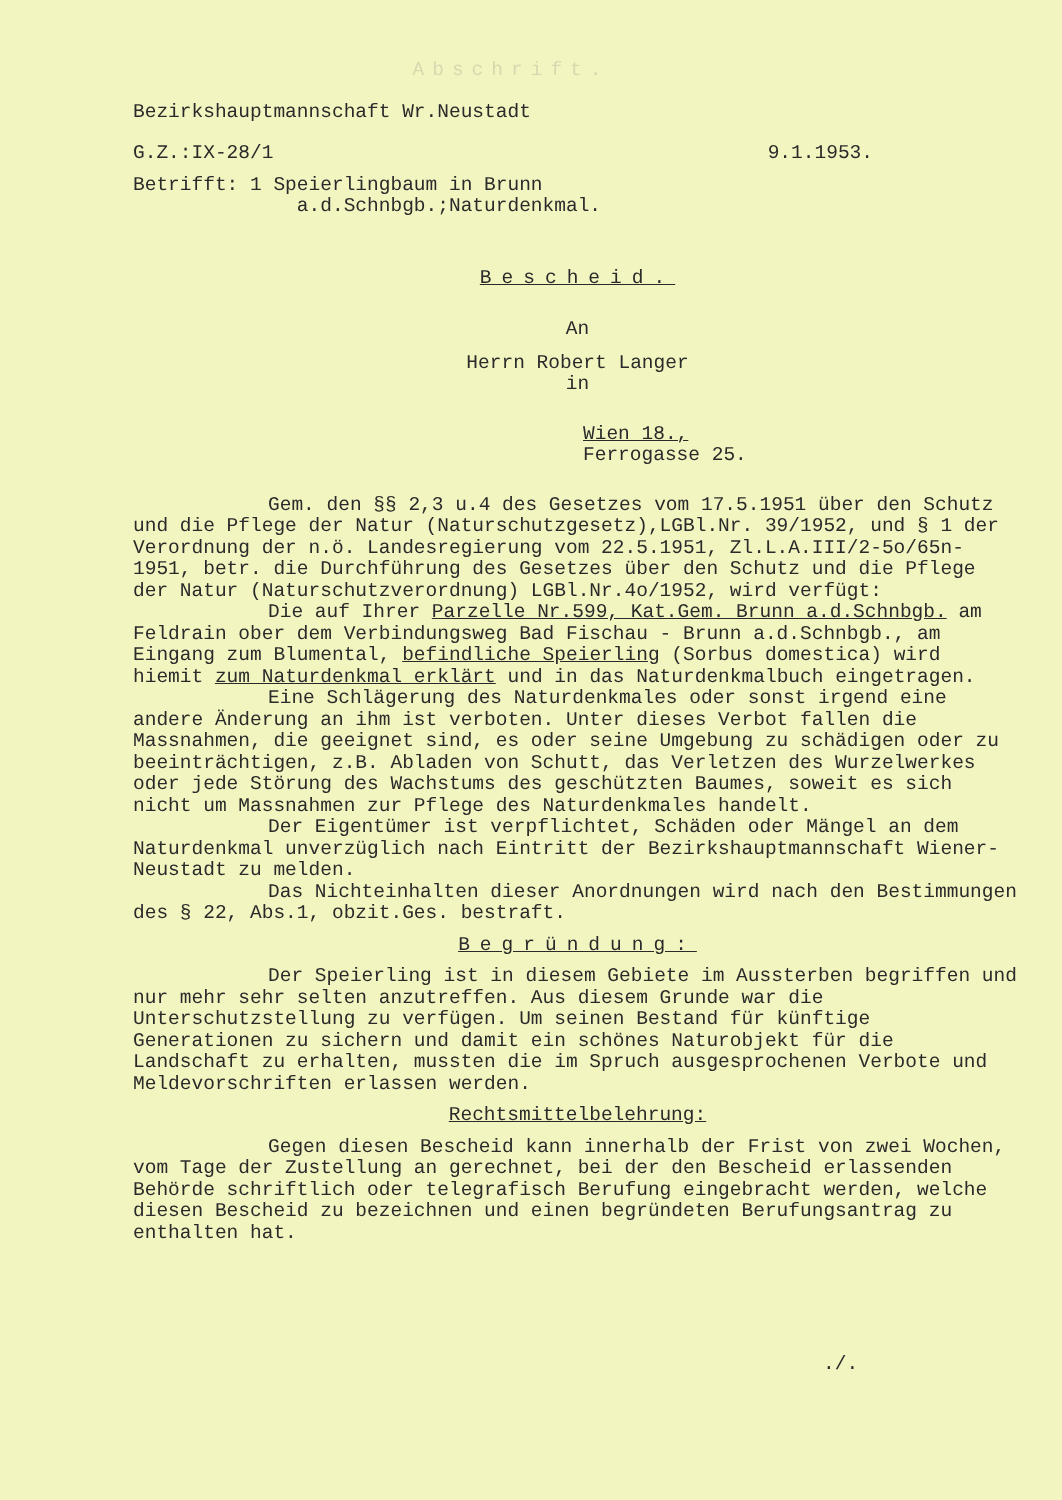Abschrift.
Bezirkshauptmannschaft Wr.Neustadt
G.Z.:IX-28/1 9.1.1953.
Betrifft: 1 Speierlingbaum in Brunn
a.d.Schnbgb.;Naturdenkmal.
Bescheid.
An
Herrn Robert Langer
in
Wien 18.,
Ferrogasse 25.
Gem. den §§ 2,3 u.4 des Gesetzes vom 17.5.1951 über den Schutz und die Pflege der Natur (Naturschutzgesetz),LGBl.Nr. 39/1952, und § 1 der Verordnung der n.ö. Landesregierung vom 22.5.1951, Zl.L.A.III/2-5o/65n-1951, betr. die Durchführung des Gesetzes über den Schutz und die Pflege der Natur (Naturschutzverordnung) LGBl.Nr.4o/1952, wird verfügt:
Die auf Ihrer Parzelle Nr.599, Kat.Gem. Brunn a.d.Schnbgb. am Feldrain ober dem Verbindungsweg Bad Fischau - Brunn a.d.Schnbgb., am Eingang zum Blumental, befindliche Speierling (Sorbus domestica) wird hiemit zum Naturdenkmal erklärt und in das Naturdenkmalbuch eingetragen.
Eine Schlägerung des Naturdenkmales oder sonst irgend eine andere Änderung an ihm ist verboten. Unter dieses Verbot fallen die Massnahmen, die geeignet sind, es oder seine Umgebung zu schädigen oder zu beeinträchtigen, z.B. Abladen von Schutt, das Verletzen des Wurzelwerkes oder jede Störung des Wachstums des geschützten Baumes, soweit es sich nicht um Massnahmen zur Pflege des Naturdenkmales handelt.
Der Eigentümer ist verpflichtet, Schäden oder Mängel an dem Naturdenkmal unverzüglich nach Eintritt der Bezirkshauptmannschaft Wiener-Neustadt zu melden.
Das Nichteinhalten dieser Anordnungen wird nach den Bestimmungen des § 22, Abs.1, obzit.Ges. bestraft.
Begründung:
Der Speierling ist in diesem Gebiete im Aussterben begriffen und nur mehr sehr selten anzutreffen. Aus diesem Grunde war die Unterschutzstellung zu verfügen. Um seinen Bestand für künftige Generationen zu sichern und damit ein schönes Naturobjekt für die Landschaft zu erhalten, mussten die im Spruch ausgesprochenen Verbote und Meldevorschriften erlassen werden.
Rechtsmittelbelehrung:
Gegen diesen Bescheid kann innerhalb der Frist von zwei Wochen, vom Tage der Zustellung an gerechnet, bei der den Bescheid erlassenden Behörde schriftlich oder telegrafisch Berufung eingebracht werden, welche diesen Bescheid zu bezeichnen und einen begründeten Berufungsantrag zu enthalten hat.
./.